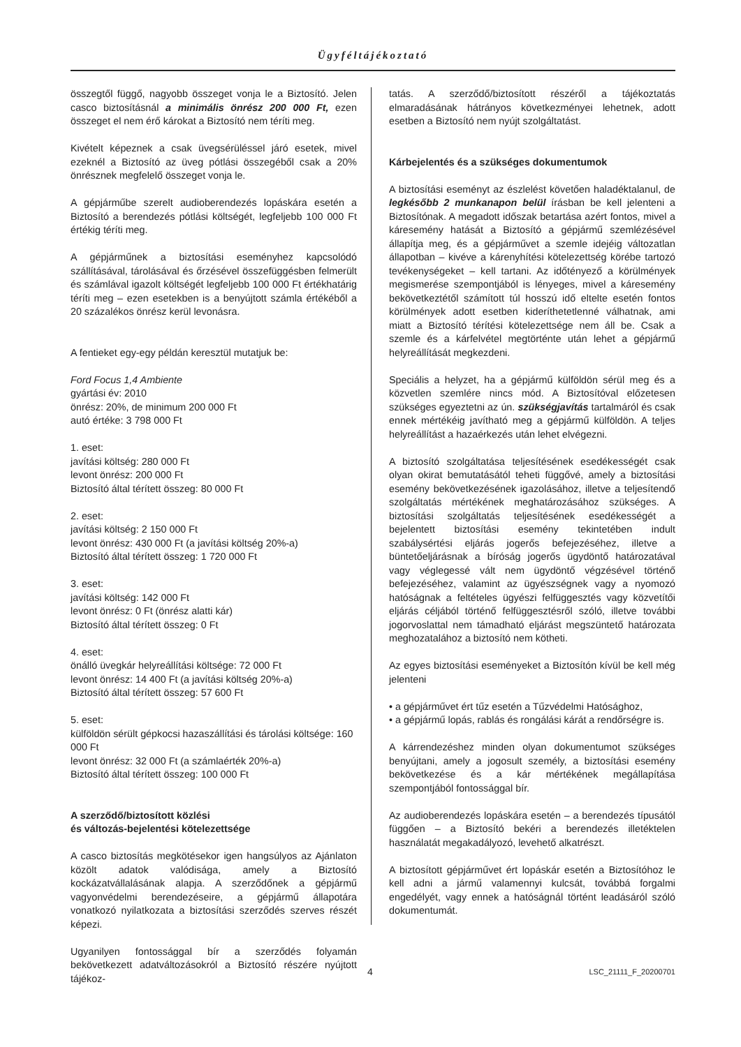Ügyféltájékoztató
összegtől függő, nagyobb összeget vonja le a Biztosító. Jelen casco biztosításnál a minimális önrész 200 000 Ft, ezen összeget el nem érő károkat a Biztosító nem téríti meg.
Kivételt képeznek a csak üvegsérüléssel járó esetek, mivel ezeknél a Biztosító az üveg pótlási összegéből csak a 20% önrésznek megfelelő összeget vonja le.
A gépjárműbe szerelt audioberendezés lopáskára esetén a Biztosító a berendezés pótlási költségét, legfeljebb 100 000 Ft értékig téríti meg.
A gépjárműnek a biztosítási eseményhez kapcsolódó szállításával, tárolásával és őrzésével összefüggésben felmerült és számlával igazolt költségét legfeljebb 100 000 Ft értékhatárig téríti meg – ezen esetekben is a benyújtott számla értékéből a 20 százalékos önrész kerül levonásra.
A fentieket egy-egy példán keresztül mutatjuk be:
Ford Focus 1,4 Ambiente
gyártási év: 2010
önrész: 20%, de minimum 200 000 Ft
autó értéke: 3 798 000 Ft
1. eset:
javítási költség: 280 000 Ft
levont önrész: 200 000 Ft
Biztosító által térített összeg: 80 000 Ft
2. eset:
javítási költség: 2 150 000 Ft
levont önrész: 430 000 Ft (a javítási költség 20%-a)
Biztosító által térített összeg: 1 720 000 Ft
3. eset:
javítási költség: 142 000 Ft
levont önrész: 0 Ft (önrész alatti kár)
Biztosító által térített összeg: 0 Ft
4. eset:
önálló üvegkár helyreállítási költsége: 72 000 Ft
levont önrész: 14 400 Ft (a javítási költség 20%-a)
Biztosító által térített összeg: 57 600 Ft
5. eset:
külföldön sérült gépkocsi hazaszállítási és tárolási költsége: 160 000 Ft
levont önrész: 32 000 Ft (a számlaérték 20%-a)
Biztosító által térített összeg: 100 000 Ft
A szerződő/biztosított közlési
és változás-bejelentési kötelezettsége
A casco biztosítás megkötésekor igen hangsúlyos az Ajánlaton közölt adatok valódisága, amely a Biztosító kockázatvállalásának alapja. A szerződőnek a gépjármű vagyonvédelmi berendezéseire, a gépjármű állapotára vonatkozó nyilatkozata a biztosítási szerződés szerves részét képezi.
Ugyanilyen fontossággal bír a szerződés folyamán bekövetkezett adatváltozásokról a Biztosító részére nyújtott tájékoz-
tatás. A szerződő/biztosított részéről a tájékoztatás elmaradásának hátrányos következményei lehetnek, adott esetben a Biztosító nem nyújt szolgáltatást.
Kárbejelentés és a szükséges dokumentumok
A biztosítási eseményt az észlelést követően haladéktalanul, de legkésőbb 2 munkanapon belül írásban be kell jelenteni a Biztosítónak. A megadott időszak betartása azért fontos, mivel a káresemény hatását a Biztosító a gépjármű szemlézésével állapítja meg, és a gépjárművet a szemle idejéig változatlan állapotban – kivéve a kárenyhítési kötelezettség körébe tartozó tevékenységeket – kell tartani. Az időtényező a körülmények megismerése szempontjából is lényeges, mivel a káresemény bekövetkeztétől számított túl hosszú idő eltelte esetén fontos körülmények adott esetben kideríthetetlenné válhatnak, ami miatt a Biztosító térítési kötelezettsége nem áll be. Csak a szemle és a kárfelvétel megtörténte után lehet a gépjármű helyreállítását megkezdeni.
Speciális a helyzet, ha a gépjármű külföldön sérül meg és a közvetlen szemlére nincs mód. A Biztosítóval előzetesen szükséges egyeztetni az ún. szükségjavítás tartalmáról és csak ennek mértékéig javítható meg a gépjármű külföldön. A teljes helyreállítást a hazaérkezés után lehet elvégezni.
A biztosító szolgáltatása teljesítésének esedékességét csak olyan okirat bemutatásától teheti függővé, amely a biztosítási esemény bekövetkezésének igazolásához, illetve a teljesítendő szolgáltatás mértékének meghatározásához szükséges. A biztosítási szolgáltatás teljesítésének esedékességét a bejelentett biztosítási esemény tekintetében indult szabálysértési eljárás jogerős befejezéséhez, illetve a büntetőeljárásnak a bíróság jogerős ügydöntő határozatával vagy véglegessé vált nem ügydöntő végzésével történő befejezéséhez, valamint az ügyészségnek vagy a nyomozó hatóságnak a feltételes ügyészi felfüggesztés vagy közvetítői eljárás céljából történő felfüggesztésről szóló, illetve további jogorvoslattal nem támadható eljárást megszüntető határozata meghozatalához a biztosító nem kötheti.
Az egyes biztosítási eseményeket a Biztosítón kívül be kell még jelenteni
• a gépjárművet ért tűz esetén a Tűzvédelmi Hatósághoz,
• a gépjármű lopás, rablás és rongálási kárát a rendőrségre is.
A kárrendezéshez minden olyan dokumentumot szükséges benyújtani, amely a jogosult személy, a biztosítási esemény bekövetkezése és a kár mértékének megállapítása szempontjából fontossággal bír.
Az audioberendezés lopáskára esetén – a berendezés típusától függően – a Biztosító bekéri a berendezés illetéktelen használatát megakadályozó, levehető alkatrészt.
A biztosított gépjárművet ért lopáskár esetén a Biztosítóhoz le kell adni a jármű valamennyi kulcsát, továbbá forgalmi engedélyét, vagy ennek a hatóságnál történt leadásáról szóló dokumentumát.
4 LSC_21111_F_20200701